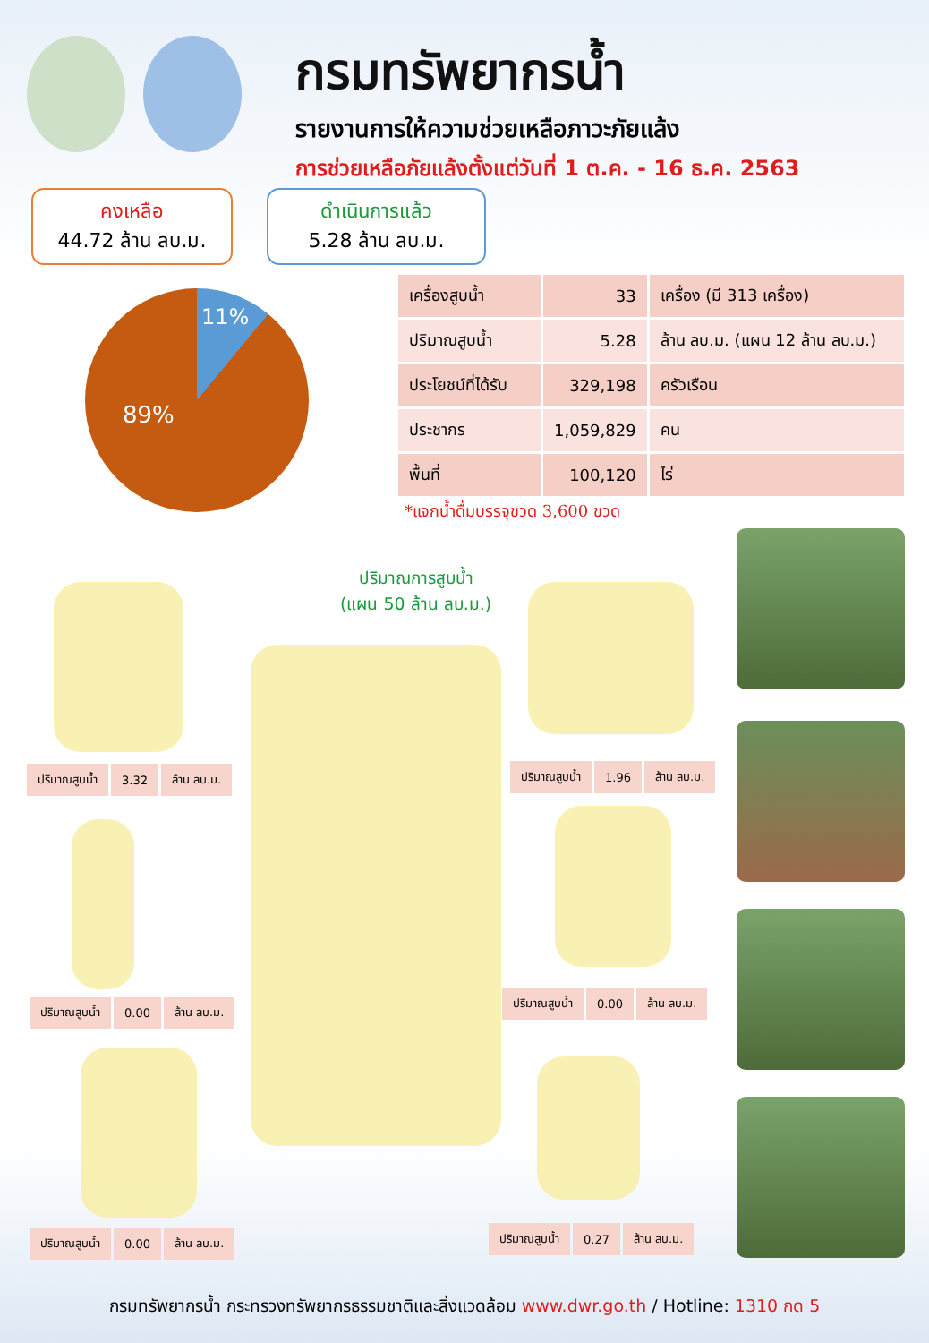กรมทรัพยากรน้ำ
รายงานการให้ความช่วยเหลือภาวะภัยแล้ง
การช่วยเหลือภัยแล้งตั้งแต่วันที่ 1 ต.ค. - 16 ธ.ค. 2563
คงเหลือ
44.72 ล้าน ลบ.ม.
ดำเนินการแล้ว
5.28 ล้าน ลบ.ม.
11%
89%
| เครื่องสูบน้ำ | 33 | เครื่อง (มี 313 เครื่อง) |
| ปริมาณสูบน้ำ | 5.28 | ล้าน ลบ.ม. (แผน 12 ล้าน ลบ.ม.) |
| ประโยชน์ที่ได้รับ | 329,198 | ครัวเรือน |
| ประชากร | 1,059,829 | คน |
| พื้นที่ | 100,120 | ไร่ |
*แจกน้ำดื่มบรรจุขวด 3,600 ขวด
ปริมาณการสูบน้ำ
(แผน 50 ล้าน ลบ.ม.)
| ปริมาณสูบน้ำ | 3.32 | ล้าน ลบ.ม. |
| ปริมาณสูบน้ำ | 1.96 | ล้าน ลบ.ม. |
| ปริมาณสูบน้ำ | 0.00 | ล้าน ลบ.ม. |
| ปริมาณสูบน้ำ | 0.00 | ล้าน ลบ.ม. |
| ปริมาณสูบน้ำ | 0.00 | ล้าน ลบ.ม. |
| ปริมาณสูบน้ำ | 0.27 | ล้าน ลบ.ม. |
กรมทรัพยากรน้ำ กระทรวงทรัพยากรธรรมชาติและสิ่งแวดล้อม www.dwr.go.th / Hotline: 1310 กด 5